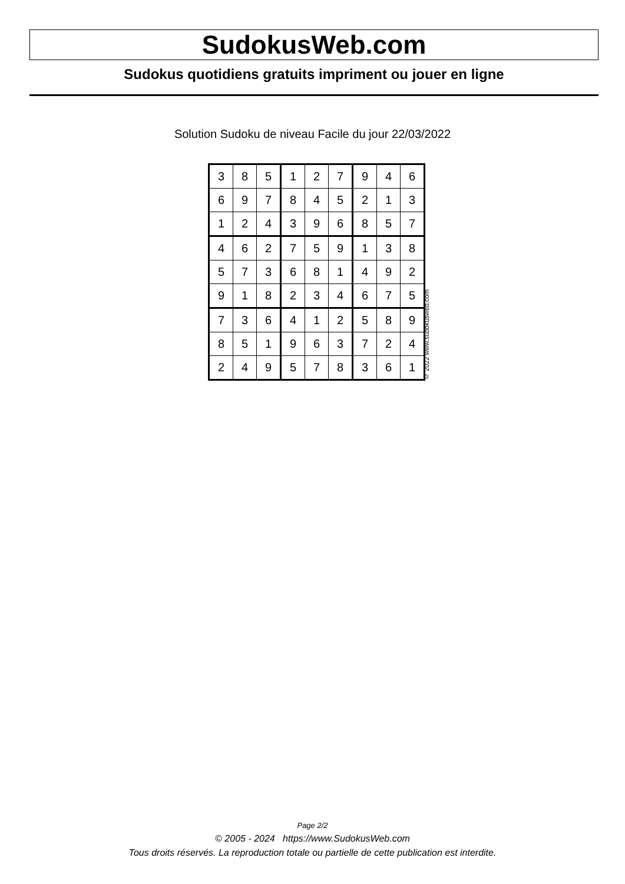SudokusWeb.com
Sudokus quotidiens gratuits impriment ou jouer en ligne
Solution Sudoku de niveau Facile du jour 22/03/2022
| 3 | 8 | 5 | 1 | 2 | 7 | 9 | 4 | 6 |
| 6 | 9 | 7 | 8 | 4 | 5 | 2 | 1 | 3 |
| 1 | 2 | 4 | 3 | 9 | 6 | 8 | 5 | 7 |
| 4 | 6 | 2 | 7 | 5 | 9 | 1 | 3 | 8 |
| 5 | 7 | 3 | 6 | 8 | 1 | 4 | 9 | 2 |
| 9 | 1 | 8 | 2 | 3 | 4 | 6 | 7 | 5 |
| 7 | 3 | 6 | 4 | 1 | 2 | 5 | 8 | 9 |
| 8 | 5 | 1 | 9 | 6 | 3 | 7 | 2 | 4 |
| 2 | 4 | 9 | 5 | 7 | 8 | 3 | 6 | 1 |
© 2022 www.sudokusweb.com
Page 2/2
© 2005 - 2024 https://www.SudokusWeb.com
Tous droits réservés. La reproduction totale ou partielle de cette publication est interdite.